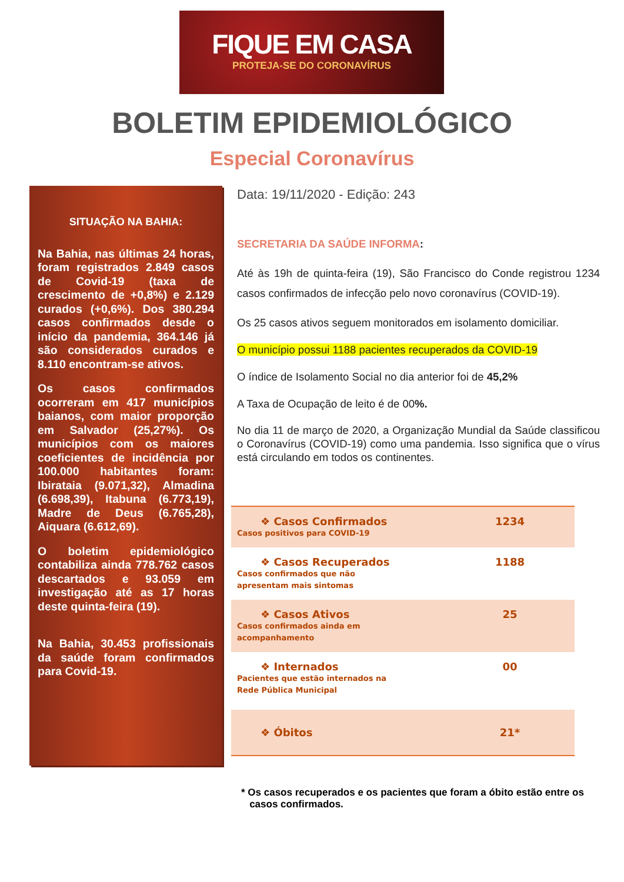FIQUE EM CASA
PROTEJA-SE DO CORONAVÍRUS
BOLETIM EPIDEMIOLÓGICO
Especial Coronavírus
SITUAÇÃO NA BAHIA:
Na Bahia, nas últimas 24 horas, foram registrados 2.849 casos de Covid-19 (taxa de crescimento de +0,8%) e 2.129 curados (+0,6%). Dos 380.294 casos confirmados desde o início da pandemia, 364.146 já são considerados curados e 8.110 encontram-se ativos.
Os casos confirmados ocorreram em 417 municípios baianos, com maior proporção em Salvador (25,27%). Os municípios com os maiores coeficientes de incidência por 100.000 habitantes foram: Ibirataia (9.071,32), Almadina (6.698,39), Itabuna (6.773,19), Madre de Deus (6.765,28), Aiquara (6.612,69).
O boletim epidemiológico contabiliza ainda 778.762 casos descartados e 93.059 em investigação até as 17 horas deste quinta-feira (19).
Na Bahia, 30.453 profissionais da saúde foram confirmados para Covid-19.
Data: 19/11/2020 - Edição: 243
SECRETARIA DA SAÚDE INFORMA:
Até às 19h de quinta-feira (19), São Francisco do Conde registrou 1234 casos confirmados de infecção pelo novo coronavírus (COVID-19).
Os 25 casos ativos seguem monitorados em isolamento domiciliar.
O município possui 1188 pacientes recuperados da COVID-19
O índice de Isolamento Social no dia anterior foi de 45,2%
A Taxa de Ocupação de leito é de 00%.
No dia 11 de março de 2020, a Organização Mundial da Saúde classificou o Coronavírus (COVID-19) como uma pandemia. Isso significa que o vírus está circulando em todos os continentes.
| ❖ Casos Confirmados Casos positivos para COVID-19 | 1234 |
| ❖ Casos Recuperados Casos confirmados que não apresentam mais sintomas | 1188 |
| ❖ Casos Ativos Casos confirmados ainda em acompanhamento | 25 |
| ❖ Internados Pacientes que estão internados na Rede Pública Municipal | 00 |
| ❖ Óbitos | 21* |
* Os casos recuperados e os pacientes que foram a óbito estão entre os
casos confirmados.